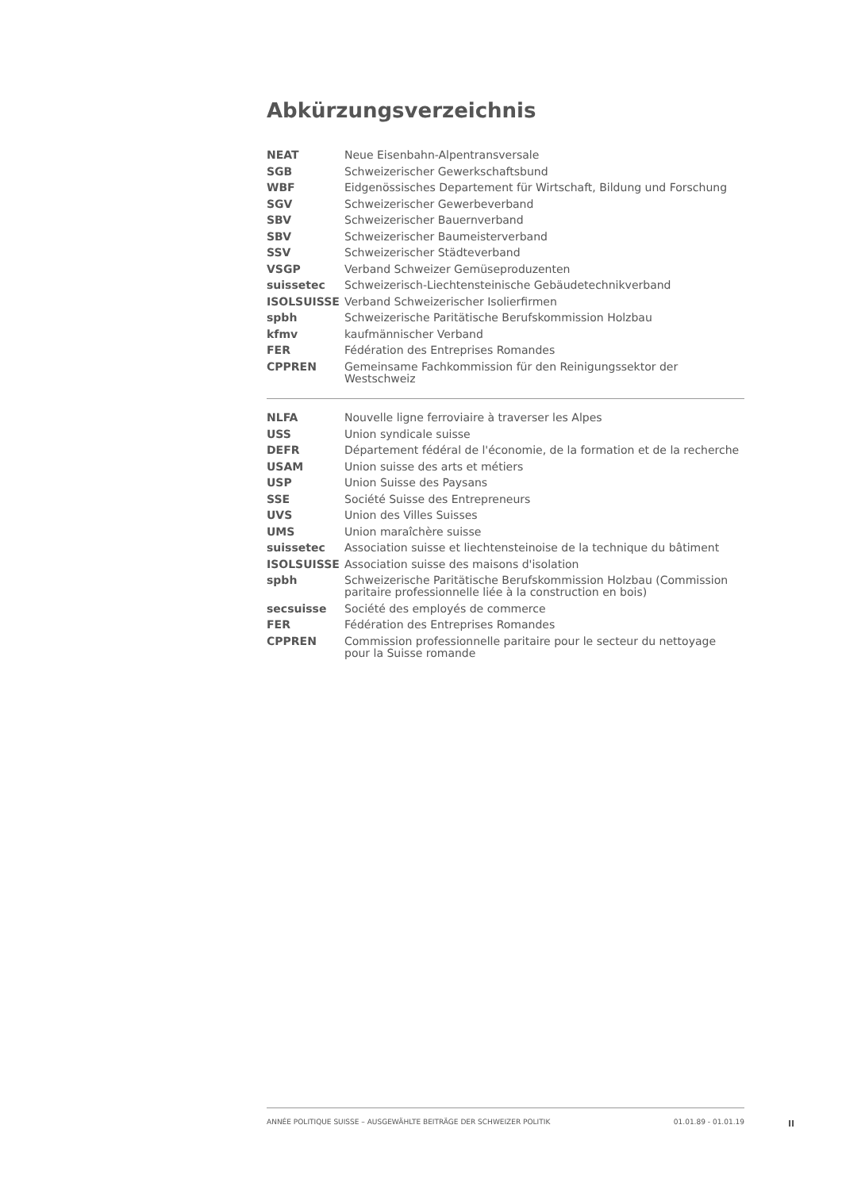Abkürzungsverzeichnis
| NEAT | Neue Eisenbahn-Alpentransversale |
| SGB | Schweizerischer Gewerkschaftsbund |
| WBF | Eidgenössisches Departement für Wirtschaft, Bildung und Forschung |
| SGV | Schweizerischer Gewerbeverband |
| SBV | Schweizerischer Bauernverband |
| SBV | Schweizerischer Baumeisterverband |
| SSV | Schweizerischer Städteverband |
| VSGP | Verband Schweizer Gemüseproduzenten |
| suissetec | Schweizerisch-Liechtensteinische Gebäudetechnikverband |
| ISOLSUISSE | Verband Schweizerischer Isolierfirmen |
| spbh | Schweizerische Paritätische Berufskommission Holzbau |
| kfmv | kaufmännischer Verband |
| FER | Fédération des Entreprises Romandes |
| CPPREN | Gemeinsame Fachkommission für den Reinigungssektor der Westschweiz |
| NLFA | Nouvelle ligne ferroviaire à traverser les Alpes |
| USS | Union syndicale suisse |
| DEFR | Département fédéral de l'économie, de la formation et de la recherche |
| USAM | Union suisse des arts et métiers |
| USP | Union Suisse des Paysans |
| SSE | Société Suisse des Entrepreneurs |
| UVS | Union des Villes Suisses |
| UMS | Union maraîchère suisse |
| suissetec | Association suisse et liechtensteinoise de la technique du bâtiment |
| ISOLSUISSE | Association suisse des maisons d'isolation |
| spbh | Schweizerische Paritätische Berufskommission Holzbau (Commission paritaire professionnelle liée à la construction en bois) |
| secsuisse | Société des employés de commerce |
| FER | Fédération des Entreprises Romandes |
| CPPREN | Commission professionnelle paritaire pour le secteur du nettoyage pour la Suisse romande |
ANNÉE POLITIQUE SUISSE – AUSGEWÄHLTE BEITRÄGE DER SCHWEIZER POLITIK 01.01.89 - 01.01.19
II